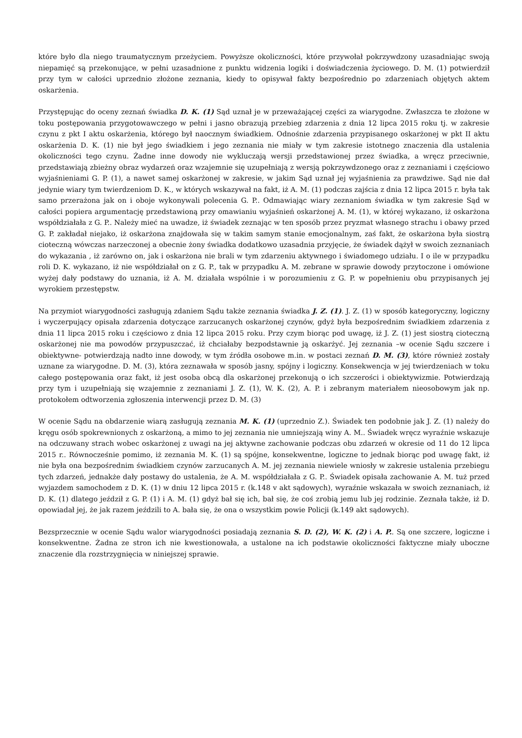które było dla niego traumatycznym przeżyciem. Powyższe okoliczności, które przywołał pokrzywdzony uzasadniając swoją niepamięć są przekonujące, w pełni uzasadnione z punktu widzenia logiki i doświadczenia życiowego. D. M. (1) potwierdził przy tym w całości uprzednio złożone zeznania, kiedy to opisywał fakty bezpośrednio po zdarzeniach objętych aktem oskarżenia.
Przystępując do oceny zeznań świadka D. K. (1) Sąd uznał je w przeważającej części za wiarygodne. Zwłaszcza te złożone w toku postępowania przygotowawczego w pełni i jasno obrazują przebieg zdarzenia z dnia 12 lipca 2015 roku tj. w zakresie czynu z pkt I aktu oskarżenia, którego był naocznym świadkiem. Odnośnie zdarzenia przypisanego oskarżonej w pkt II aktu oskarżenia D. K. (1) nie był jego świadkiem i jego zeznania nie miały w tym zakresie istotnego znaczenia dla ustalenia okoliczności tego czynu. Żadne inne dowody nie wykluczają wersji przedstawionej przez świadka, a wręcz przeciwnie, przedstawiają zbieżny obraz wydarzeń oraz wzajemnie się uzupełniają z wersją pokrzywdzonego oraz z zeznaniami i częściowo wyjaśnieniami G. P. (1), a nawet samej oskarżonej w zakresie, w jakim Sąd uznał jej wyjaśnienia za prawdziwe. Sąd nie dał jedynie wiary tym twierdzeniom D. K., w których wskazywał na fakt, iż A. M. (1) podczas zajścia z dnia 12 lipca 2015 r. była tak samo przerażona jak on i oboje wykonywali polecenia G. P.. Odmawiając wiary zeznaniom świadka w tym zakresie Sąd w całości popiera argumentację przedstawioną przy omawianiu wyjaśnień oskarżonej A. M. (1), w której wykazano, iż oskarżona współdziałała z G. P.. Należy mieć na uwadze, iż świadek zeznając w ten sposób przez pryzmat własnego strachu i obawy przed G. P. zakładał niejako, iż oskarżona znajdowała się w takim samym stanie emocjonalnym, zaś fakt, że oskarżona była siostrą cioteczną wówczas narzeczonej a obecnie żony świadka dodatkowo uzasadnia przyjęcie, że świadek dążył w swoich zeznaniach do wykazania , iż zarówno on, jak i oskarżona nie brali w tym zdarzeniu aktywnego i świadomego udziału. I o ile w przypadku roli D. K. wykazano, iż nie współdziałał on z G. P., tak w przypadku A. M. zebrane w sprawie dowody przytoczone i omówione wyżej dały podstawy do uznania, iż A. M. działała wspólnie i w porozumieniu z G. P. w popełnieniu obu przypisanych jej wyrokiem przestępstw.
Na przymiot wiarygodności zasługują zdaniem Sądu także zeznania świadka J. Z. (1). J. Z. (1) w sposób kategoryczny, logiczny i wyczerpujący opisała zdarzenia dotyczące zarzucanych oskarżonej czynów, gdyż była bezpośrednim świadkiem zdarzenia z dnia 11 lipca 2015 roku i częściowo z dnia 12 lipca 2015 roku. Przy czym biorąc pod uwagę, iż J. Z. (1) jest siostrą cioteczną oskarżonej nie ma powodów przypuszczać, iż chciałaby bezpodstawnie ją oskarżyć. Jej zeznania –w ocenie Sądu szczere i obiektywne- potwierdzają nadto inne dowody, w tym źródła osobowe m.in. w postaci zeznań D. M. (3), które również zostały uznane za wiarygodne. D. M. (3), która zeznawała w sposób jasny, spójny i logiczny. Konsekwencja w jej twierdzeniach w toku całego postępowania oraz fakt, iż jest osoba obcą dla oskarżonej przekonują o ich szczerości i obiektywizmie. Potwierdzają przy tym i uzupełniają się wzajemnie z zeznaniami J. Z. (1), W. K. (2), A. P. i zebranym materiałem nieosobowym jak np. protokołem odtworzenia zgłoszenia interwencji przez D. M. (3)
W ocenie Sądu na obdarzenie wiarą zasługują zeznania M. K. (1) (uprzednio Z.). Świadek ten podobnie jak J. Z. (1) należy do kręgu osób spokrewnionych z oskarżoną, a mimo to jej zeznania nie umniejszają winy A. M.. Świadek wręcz wyraźnie wskazuje na odczuwany strach wobec oskarżonej z uwagi na jej aktywne zachowanie podczas obu zdarzeń w okresie od 11 do 12 lipca 2015 r.. Równocześnie pomimo, iż zeznania M. K. (1) są spójne, konsekwentne, logiczne to jednak biorąc pod uwagę fakt, iż nie była ona bezpośrednim świadkiem czynów zarzucanych A. M. jej zeznania niewiele wniosły w zakresie ustalenia przebiegu tych zdarzeń, jednakże dały postawy do ustalenia, że A. M. współdziałała z G. P.. Świadek opisała zachowanie A. M. tuż przed wyjazdem samochodem z D. K. (1) w dniu 12 lipca 2015 r. (k.148 v akt sądowych), wyraźnie wskazała w swoich zeznaniach, iż D. K. (1) dlatego jeździł z G. P. (1) i A. M. (1) gdyż bał się ich, bał się, że coś zrobią jemu lub jej rodzinie. Zeznała także, iż D. opowiadał jej, że jak razem jeździli to A. bała się, że ona o wszystkim powie Policji (k.149 akt sądowych).
Bezsprzecznie w ocenie Sądu walor wiarygodności posiadają zeznania S. D. (2), W. K. (2) i A. P.. Są one szczere, logiczne i konsekwentne. Żadna ze stron ich nie kwestionowała, a ustalone na ich podstawie okoliczności faktyczne miały uboczne znaczenie dla rozstrzygnięcia w niniejszej sprawie.